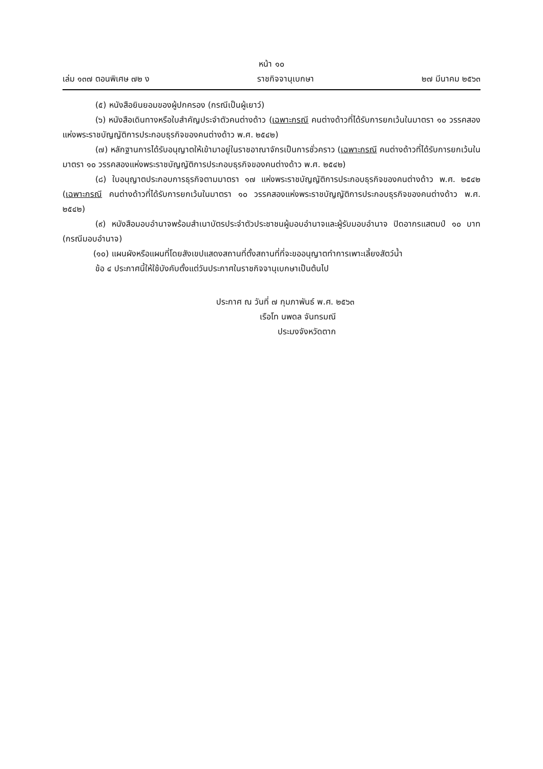หน้า ๑๐
เล่ม ๑๓๗ ตอนพิเศษ ๗๒ ง ราชกิจจานุเบกษา ๒๗ มีนาคม ๒๕๖๓
(๕) หนังสือยินยอมของผู้ปกครอง (กรณีเป็นผู้เยาว์)
(๖) หนังสือเดินทางหรือใบสำคัญประจำตัวคนต่างด้าว (เฉพาะกรณี คนต่างด้าวที่ได้รับการยกเว้นในมาตรา ๑๐ วรรคสองแห่งพระราชบัญญัติการประกอบธุรกิจของคนต่างด้าว พ.ศ. ๒๕๔๒)
(๗) หลักฐานการได้รับอนุญาตให้เข้ามาอยู่ในราชอาณาจักรเป็นการชั่วคราว (เฉพาะกรณี คนต่างด้าวที่ได้รับการยกเว้นในมาตรา ๑๐ วรรคสองแห่งพระราชบัญญัติการประกอบธุรกิจของคนต่างด้าว พ.ศ. ๒๕๔๒)
(๘) ใบอนุญาตประกอบการธุรกิจตามมาตรา ๑๗ แห่งพระราชบัญญัติการประกอบธุรกิจของคนต่างด้าว พ.ศ. ๒๕๔๒ (เฉพาะกรณี คนต่างด้าวที่ได้รับการยกเว้นในมาตรา ๑๐ วรรคสองแห่งพระราชบัญญัติการประกอบธุรกิจของคนต่างด้าว พ.ศ. ๒๕๔๒)
(๙) หนังสือมอบอำนาจพร้อมสำเนาบัตรประจำตัวประชาชนผู้มอบอำนาจและผู้รับมอบอำนาจ ปิดอากรแสตมป์ ๑๐ บาท (กรณีมอบอำนาจ)
(๑๐) แผนผังหรือแผนที่โดยสังเขปแสดงสถานที่ตั้งสถานที่ที่จะขออนุญาตทำการเพาะเลี้ยงสัตว์น้ำ
ข้อ ๔ ประกาศนี้ให้ใช้บังคับตั้งแต่วันประกาศในราชกิจจานุเบกษาเป็นต้นไป
ประกาศ ณ วันที่ ๗ กุมภาพันธ์ พ.ศ. ๒๕๖๓
เรือโท นพดล จันทรมณี
ประมงจังหวัดตาก